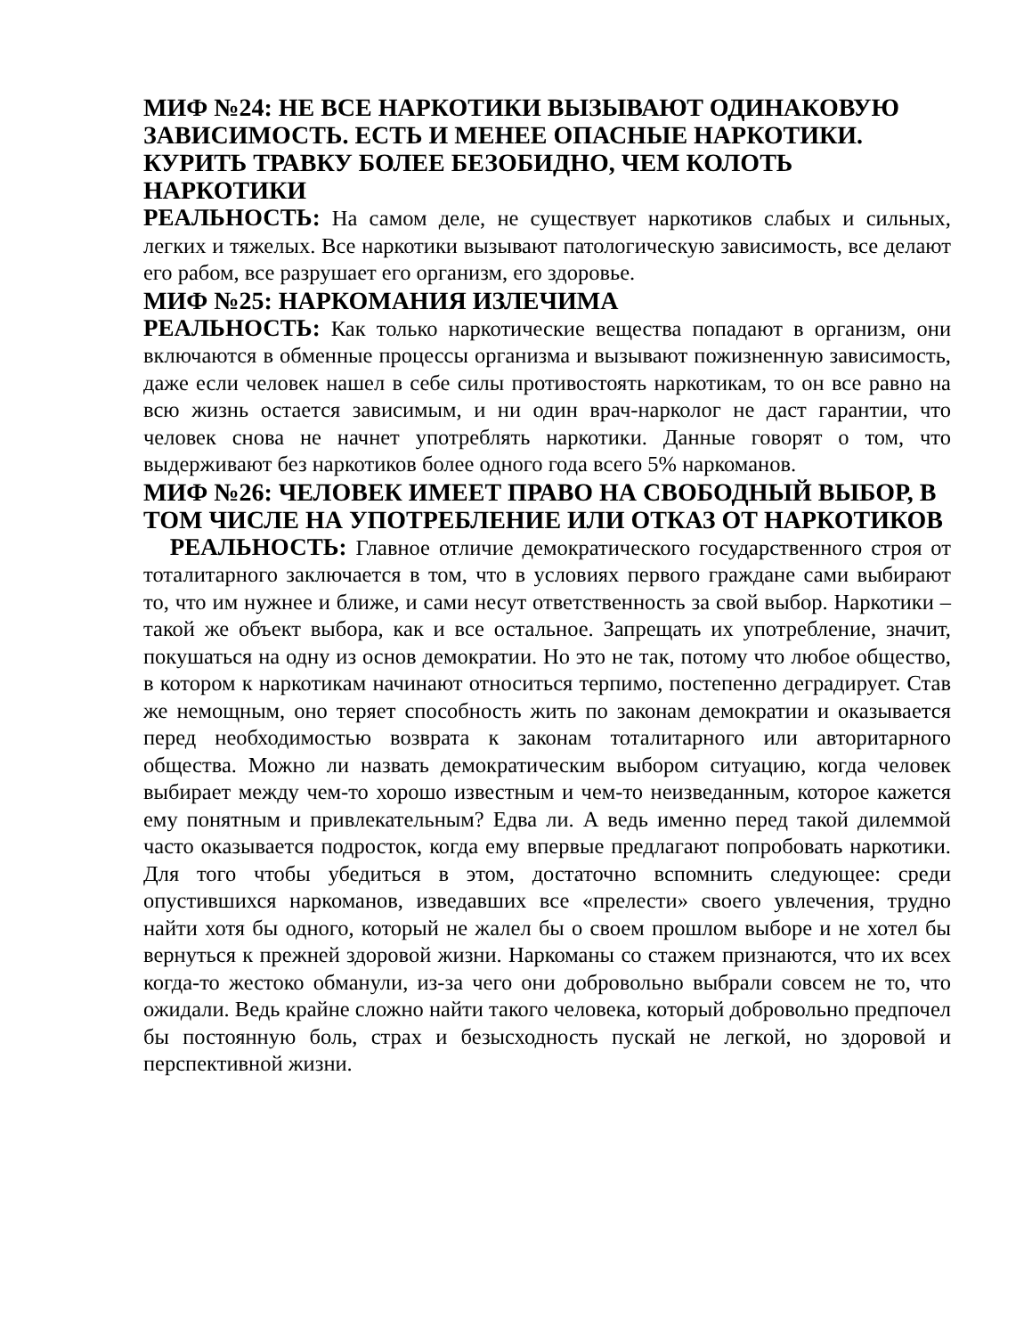МИФ №24: НЕ ВСЕ НАРКОТИКИ ВЫЗЫВАЮТ ОДИНАКОВУЮ ЗАВИСИМОСТЬ. ЕСТЬ И МЕНЕЕ ОПАСНЫЕ НАРКОТИКИ. КУРИТЬ ТРАВКУ БОЛЕЕ БЕЗОБИДНО, ЧЕМ КОЛОТЬ НАРКОТИКИ
РЕАЛЬНОСТЬ: На самом деле, не существует наркотиков слабых и сильных, легких и тяжелых. Все наркотики вызывают патологическую зависимость, все делают его рабом, все разрушает его организм, его здоровье.
МИФ №25: НАРКОМАНИЯ ИЗЛЕЧИМА
РЕАЛЬНОСТЬ: Как только наркотические вещества попадают в организм, они включаются в обменные процессы организма и вызывают пожизненную зависимость, даже если человек нашел в себе силы противостоять наркотикам, то он все равно на всю жизнь остается зависимым, и ни один врач-нарколог не даст гарантии, что человек снова не начнет употреблять наркотики. Данные говорят о том, что выдерживают без наркотиков более одного года всего 5% наркоманов.
МИФ №26: ЧЕЛОВЕК ИМЕЕТ ПРАВО НА СВОБОДНЫЙ ВЫБОР, В ТОМ ЧИСЛЕ НА УПОТРЕБЛЕНИЕ ИЛИ ОТКАЗ ОТ НАРКОТИКОВ
РЕАЛЬНОСТЬ: Главное отличие демократического государственного строя от тоталитарного заключается в том, что в условиях первого граждане сами выбирают то, что им нужнее и ближе, и сами несут ответственность за свой выбор. Наркотики – такой же объект выбора, как и все остальное. Запрещать их употребление, значит, покушаться на одну из основ демократии. Но это не так, потому что любое общество, в котором к наркотикам начинают относиться терпимо, постепенно деградирует. Став же немощным, оно теряет способность жить по законам демократии и оказывается перед необходимостью возврата к законам тоталитарного или авторитарного общества. Можно ли назвать демократическим выбором ситуацию, когда человек выбирает между чем-то хорошо известным и чем-то неизведанным, которое кажется ему понятным и привлекательным? Едва ли. А ведь именно перед такой дилеммой часто оказывается подросток, когда ему впервые предлагают попробовать наркотики. Для того чтобы убедиться в этом, достаточно вспомнить следующее: среди опустившихся наркоманов, изведавших все «прелести» своего увлечения, трудно найти хотя бы одного, который не жалел бы о своем прошлом выборе и не хотел бы вернуться к прежней здоровой жизни. Наркоманы со стажем признаются, что их всех когда-то жестоко обманули, из-за чего они добровольно выбрали совсем не то, что ожидали. Ведь крайне сложно найти такого человека, который добровольно предпочел бы постоянную боль, страх и безысходность пускай не легкой, но здоровой и перспективной жизни.